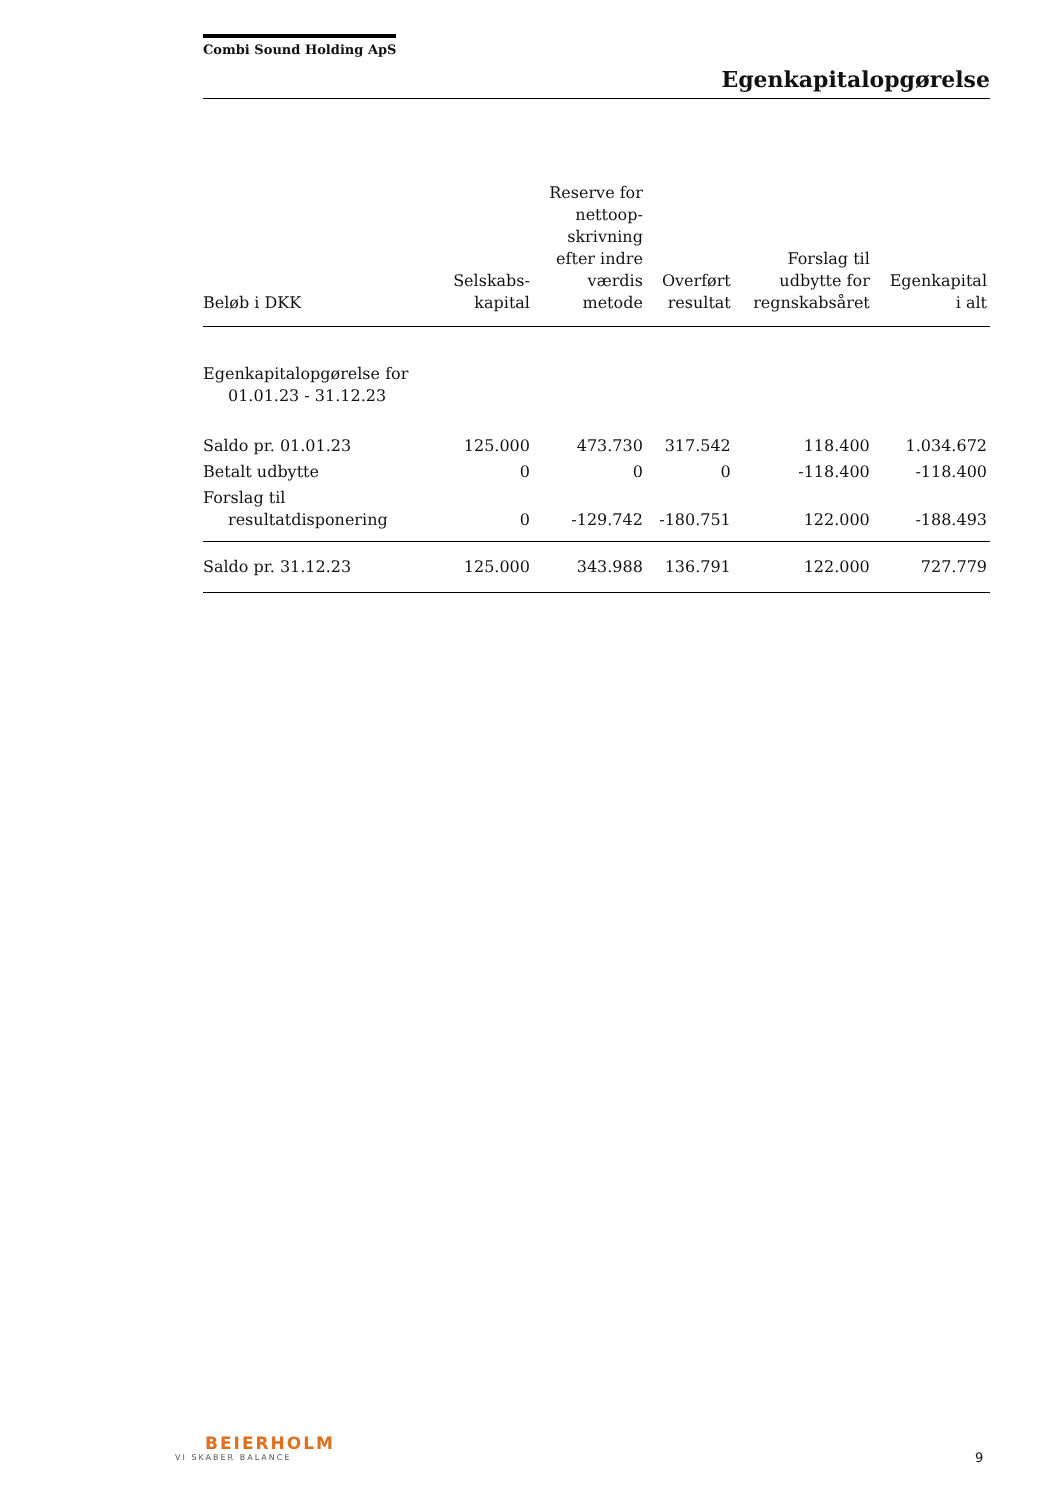Combi Sound Holding ApS
Egenkapitalopgørelse
| Beløb i DKK | Selskabs- kapital | Reserve for nettoop- skrivning efter indre værdis metode | Overført resultat | Forslag til udbytte for regnskabsåret | Egenkapital i alt |
| --- | --- | --- | --- | --- | --- |
| Egenkapitalopgørelse for 01.01.23 - 31.12.23 | | | | | |
| Saldo pr. 01.01.23 | 125.000 | 473.730 | 317.542 | 118.400 | 1.034.672 |
| Betalt udbytte | 0 | 0 | 0 | -118.400 | -118.400 |
| Forslag til resultatdisponering | 0 | -129.742 | -180.751 | 122.000 | -188.493 |
| Saldo pr. 31.12.23 | 125.000 | 343.988 | 136.791 | 122.000 | 727.779 |
BEIERHOLM
VI SKABER BALANCE
9